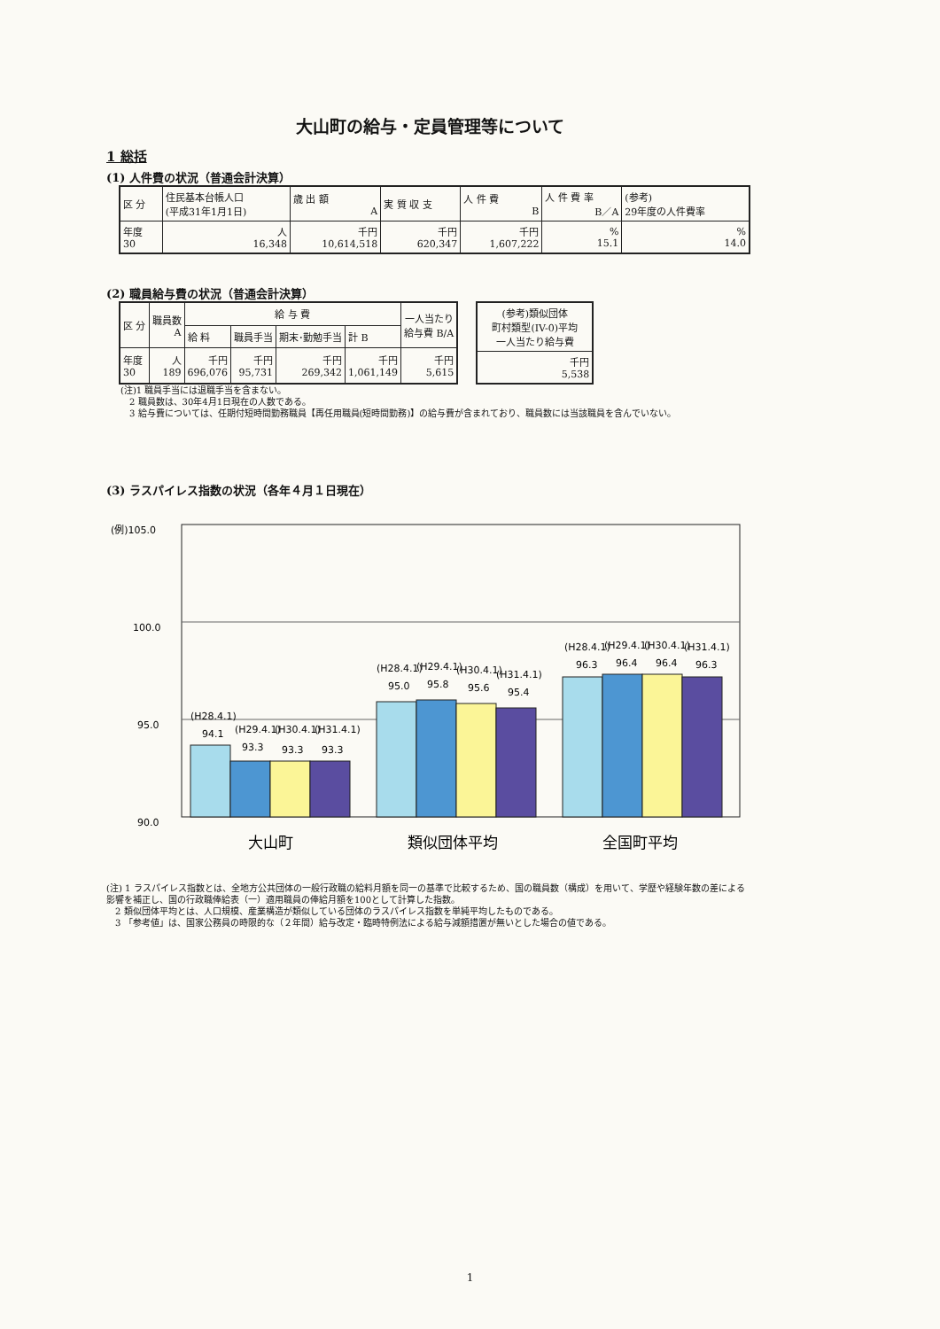大山町の給与・定員管理等について
1 総括
(1) 人件費の状況（普通会計決算）
| 区 分 | 住民基本台帳人口 (平成31年1月1日) | 歳 出 額 A | 実 質 収 支 | 人 件 費 B | 人 件 費 率 B／A | (参考) 29年度の人件費率 |
| 年度 30 | 人 16,348 | 千円 10,614,518 | 千円 620,347 | 千円 1,607,222 | % 15.1 | % 14.0 |
(2) 職員給与費の状況（普通会計決算）
| 区 分 | 職員数 A | 給 与 費 | | | | 一人当たり 給与費 B/A |
| | | 給 料 | 職員手当 | 期末･勤勉手当 | 計 B | |
| 年度 30 | 人 189 | 千円 696,076 | 千円 95,731 | 千円 269,342 | 千円 1,061,149 | 千円 5,615 |
| (参考)類似団体 町村類型(IV-0)平均 一人当たり給与費 |
| 千円 5,538 |
(注)1 職員手当には退職手当を含まない。
　2 職員数は、30年4月1日現在の人数である。
　3 給与費については、任期付短時間勤務職員【再任用職員(短時間勤務)】の給与費が含まれており、職員数には当該職員を含んでいない。
(3) ラスパイレス指数の状況（各年４月１日現在）
(例)105.0
100.0
95.0
90.0
(H28.4.1)
94.1
(H29.4.1)
93.3
(H30.4.1)
93.3
(H31.4.1)
93.3
(H28.4.1)
95.0
(H29.4.1)
95.8
(H30.4.1)
95.6
(H31.4.1)
95.4
(H28.4.1)
96.3
(H29.4.1)
96.4
(H30.4.1)
96.4
(H31.4.1)
96.3
大山町
類似団体平均
全国町平均
(注) 1 ラスパイレス指数とは、全地方公共団体の一般行政職の給料月額を同一の基準で比較するため、国の職員数（構成）を用いて、学歴や経験年数の差による影響を補正し、国の行政職俸給表（一）適用職員の俸給月額を100として計算した指数。
　2 類似団体平均とは、人口規模、産業構造が類似している団体のラスパイレス指数を単純平均したものである。
　3 「参考値」は、国家公務員の時限的な（２年間）給与改定・臨時特例法による給与減額措置が無いとした場合の値である。
1